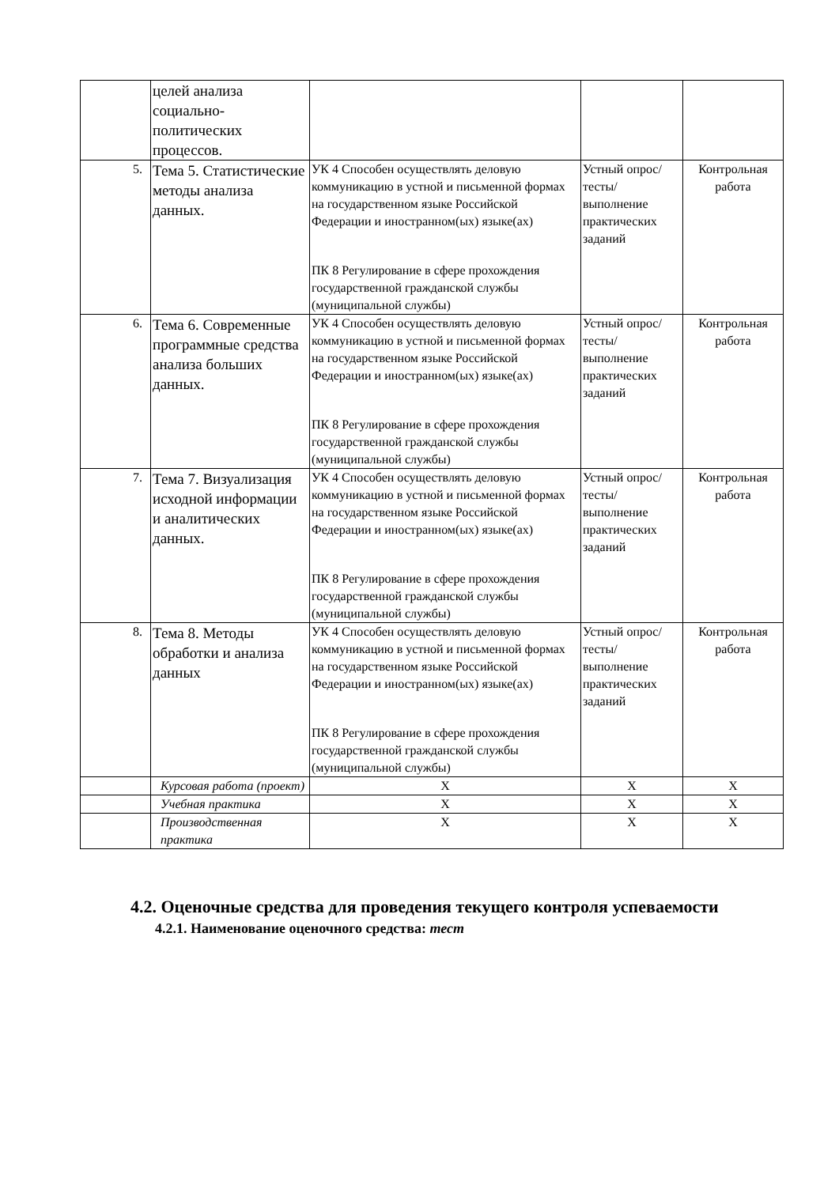| | целей анализа социально-политических процессов. | | | |
| 5. | Тема 5. Статистические методы анализа данных. | УК 4 Способен осуществлять деловую коммуникацию в устной и письменной формах на государственном языке Российской Федерации и иностранном(ых) языке(ах) ПК 8 Регулирование в сфере прохождения государственной гражданской службы (муниципальной службы) | Устный опрос/тесты/выполнение практических заданий | Контрольная работа |
| 6. | Тема 6. Современные программные средства анализа больших данных. | УК 4 Способен осуществлять деловую коммуникацию в устной и письменной формах на государственном языке Российской Федерации и иностранном(ых) языке(ах) ПК 8 Регулирование в сфере прохождения государственной гражданской службы (муниципальной службы) | Устный опрос/тесты/выполнение практических заданий | Контрольная работа |
| 7. | Тема 7. Визуализация исходной информации и аналитических данных. | УК 4 Способен осуществлять деловую коммуникацию в устной и письменной формах на государственном языке Российской Федерации и иностранном(ых) языке(ах) ПК 8 Регулирование в сфере прохождения государственной гражданской службы (муниципальной службы) | Устный опрос/тесты/выполнение практических заданий | Контрольная работа |
| 8. | Тема 8. Методы обработки и анализа данных | УК 4 Способен осуществлять деловую коммуникацию в устной и письменной формах на государственном языке Российской Федерации и иностранном(ых) языке(ах) ПК 8 Регулирование в сфере прохождения государственной гражданской службы (муниципальной службы) | Устный опрос/тесты/выполнение практических заданий | Контрольная работа |
| | Курсовая работа (проект) | Х | Х | Х |
| | Учебная практика | Х | Х | Х |
| | Производственная практика | Х | Х | Х |
4.2. Оценочные средства для проведения текущего контроля успеваемости
4.2.1. Наименование оценочного средства: тест